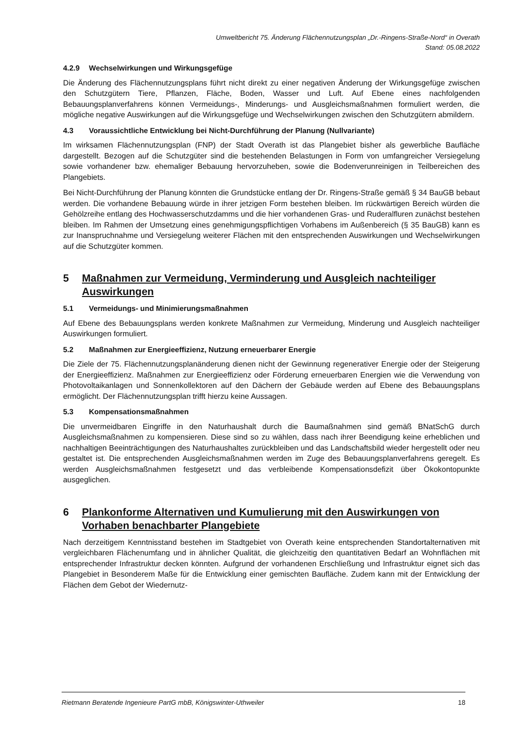Umweltbericht 75. Änderung Flächennutzungsplan „Dr.-Ringens-Straße-Nord“ in Overath
Stand: 05.08.2022
4.2.9 Wechselwirkungen und Wirkungsgefüge
Die Änderung des Flächennutzungsplans führt nicht direkt zu einer negativen Änderung der Wirkungsgefüge zwischen den Schutzgütern Tiere, Pflanzen, Fläche, Boden, Wasser und Luft. Auf Ebene eines nachfolgenden Bebauungsplanverfahrens können Vermeidungs-, Minderungs- und Ausgleichsmaßnahmen formuliert werden, die mögliche negative Auswirkungen auf die Wirkungsgefüge und Wechselwirkungen zwischen den Schutzgütern abmildern.
4.3 Voraussichtliche Entwicklung bei Nicht-Durchführung der Planung (Nullvariante)
Im wirksamen Flächennutzungsplan (FNP) der Stadt Overath ist das Plangebiet bisher als gewerbliche Baufläche dargestellt. Bezogen auf die Schutzgüter sind die bestehenden Belastungen in Form von umfangreicher Versiegelung sowie vorhandener bzw. ehemaliger Bebauung hervorzuheben, sowie die Bodenverunreinigen in Teilbereichen des Plangebiets.
Bei Nicht-Durchführung der Planung könnten die Grundstücke entlang der Dr. Ringens-Straße gemäß § 34 BauGB bebaut werden. Die vorhandene Bebauung würde in ihrer jetzigen Form bestehen bleiben. Im rückwärtigen Bereich würden die Gehölzreihe entlang des Hochwasserschutzdamms und die hier vorhandenen Gras- und Ruderalfluren zunächst bestehen bleiben. Im Rahmen der Umsetzung eines genehmigungspflichtigen Vorhabens im Außenbereich (§ 35 BauGB) kann es zur Inanspruchnahme und Versiegelung weiterer Flächen mit den entsprechenden Auswirkungen und Wechselwirkungen auf die Schutzgüter kommen.
5 Maßnahmen zur Vermeidung, Verminderung und Ausgleich nachteiliger Auswirkungen
5.1 Vermeidungs- und Minimierungsmaßnahmen
Auf Ebene des Bebauungsplans werden konkrete Maßnahmen zur Vermeidung, Minderung und Ausgleich nachteiliger Auswirkungen formuliert.
5.2 Maßnahmen zur Energieeffizienz, Nutzung erneuerbarer Energie
Die Ziele der 75. Flächennutzungsplanänderung dienen nicht der Gewinnung regenerativer Energie oder der Steigerung der Energieeffizienz. Maßnahmen zur Energieeffizienz oder Förderung erneuerbaren Energien wie die Verwendung von Photovoltaikanlagen und Sonnenkollektoren auf den Dächern der Gebäude werden auf Ebene des Bebauungsplans ermöglicht. Der Flächennutzungsplan trifft hierzu keine Aussagen.
5.3 Kompensationsmaßnahmen
Die unvermeidbaren Eingriffe in den Naturhaushalt durch die Baumaßnahmen sind gemäß BNatSchG durch Ausgleichsmaßnahmen zu kompensieren. Diese sind so zu wählen, dass nach ihrer Beendigung keine erheblichen und nachhaltigen Beeinträchtigungen des Naturhaushaltes zurückbleiben und das Landschaftsbild wieder hergestellt oder neu gestaltet ist. Die entsprechenden Ausgleichsmaßnahmen werden im Zuge des Bebauungsplanverfahrens geregelt. Es werden Ausgleichsmaßnahmen festgesetzt und das verbleibende Kompensationsdefizit über Ökokontopunkte ausgeglichen.
6 Plankonforme Alternativen und Kumulierung mit den Auswirkungen von Vorhaben benachbarter Plangebiete
Nach derzeitigem Kenntnisstand bestehen im Stadtgebiet von Overath keine entsprechenden Standortalternativen mit vergleichbaren Flächenumfang und in ähnlicher Qualität, die gleichzeitig den quantitativen Bedarf an Wohnflächen mit entsprechender Infrastruktur decken könnten. Aufgrund der vorhandenen Erschließung und Infrastruktur eignet sich das Plangebiet in Besonderem Maße für die Entwicklung einer gemischten Baufläche. Zudem kann mit der Entwicklung der Flächen dem Gebot der Wiedernutz-
Rietmann Beratende Ingenieure PartG mbB, Königswinter-Uthweiler 18